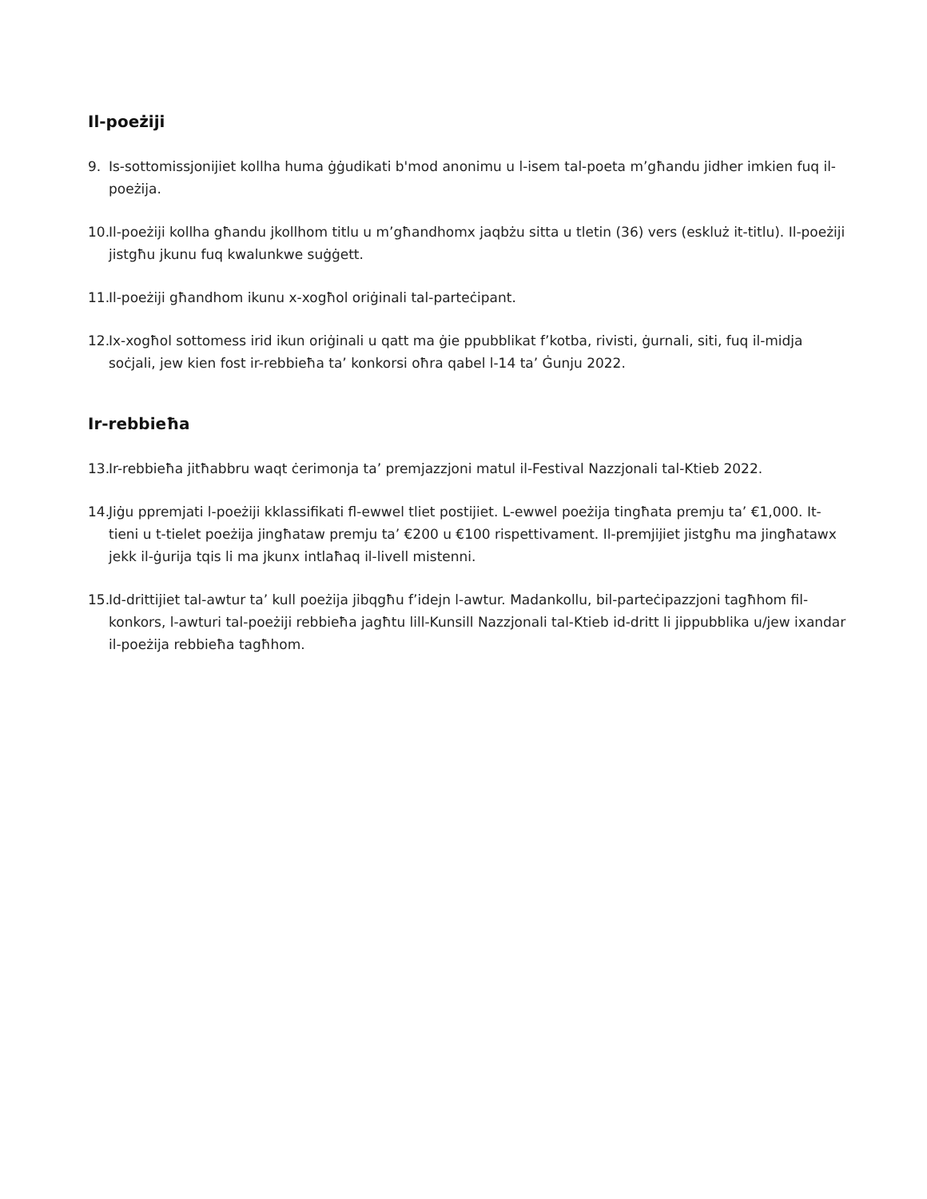Il-poeżiji
9. Is-sottomissjonijiet kollha huma ġġudikati b'mod anonimu u l-isem tal-poeta m’għandu jidher imkien fuq il-poeżija.
10. Il-poeżiji kollha għandu jkollhom titlu u m’għandhomx jaqbżu sitta u tletin (36) vers (eskluż it-titlu). Il-poeżiji jistgħu jkunu fuq kwalunkwe suġġett.
11. Il-poeżiji għandhom ikunu x-xogħol oriġinali tal-parteċipant.
12. Ix-xogħol sottomess irid ikun oriġinali u qatt ma ġie ppubblikat f’kotba, rivisti, ġurnali, siti, fuq il-midja soċjali, jew kien fost ir-rebbieħa ta’ konkorsi oħra qabel l-14 ta’ Ġunju 2022.
Ir-rebbieħa
13. Ir-rebbieħa jitħabbru waqt ċerimonja ta’ premjazzjoni matul il-Festival Nazzjonali tal-Ktieb 2022.
14. Jiġu ppremjati l-poeżiji kklassifikati fl-ewwel tliet postijiet. L-ewwel poeżija tingħata premju ta’ €1,000. It-tieni u t-tielet poeżija jingħataw premju ta’ €200 u €100 rispettivament. Il-premjijiet jistgħu ma jingħatawx jekk il-ġurija tqis li ma jkunx intlaħaq il-livell mistenni.
15. Id-drittijiet tal-awtur ta’ kull poeżija jibqgħu f’idejn l-awtur. Madankollu, bil-parteċipazzjoni tagħhom fil-konkors, l-awturi tal-poeżiji rebbieħa jagħtu lill-Kunsill Nazzjonali tal-Ktieb id-dritt li jippubblika u/jew ixandar il-poeżija rebbieħa tagħhom.